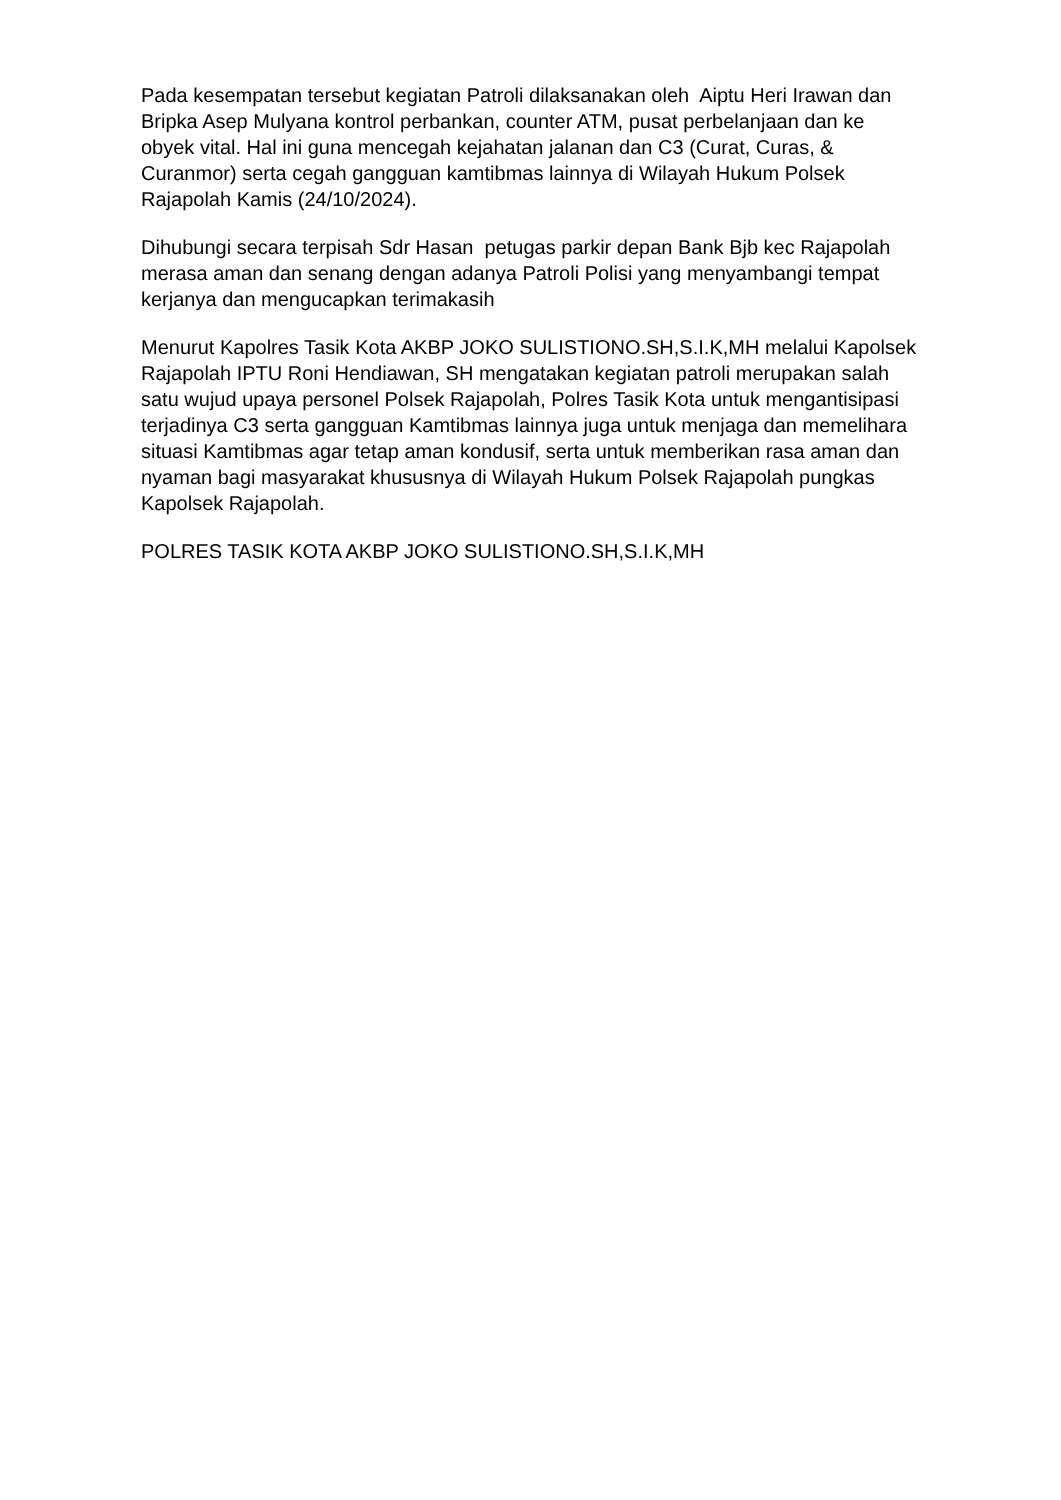Pada kesempatan tersebut kegiatan Patroli dilaksanakan oleh Aiptu Heri Irawan dan Bripka Asep Mulyana kontrol perbankan, counter ATM, pusat perbelanjaan dan ke obyek vital. Hal ini guna mencegah kejahatan jalanan dan C3 (Curat, Curas, & Curanmor) serta cegah gangguan kamtibmas lainnya di Wilayah Hukum Polsek Rajapolah Kamis (24/10/2024).
Dihubungi secara terpisah Sdr Hasan petugas parkir depan Bank Bjb kec Rajapolah merasa aman dan senang dengan adanya Patroli Polisi yang menyambangi tempat kerjanya dan mengucapkan terimakasih
Menurut Kapolres Tasik Kota AKBP JOKO SULISTIONO.SH,S.I.K,MH melalui Kapolsek Rajapolah IPTU Roni Hendiawan, SH mengatakan kegiatan patroli merupakan salah satu wujud upaya personel Polsek Rajapolah, Polres Tasik Kota untuk mengantisipasi terjadinya C3 serta gangguan Kamtibmas lainnya juga untuk menjaga dan memelihara situasi Kamtibmas agar tetap aman kondusif, serta untuk memberikan rasa aman dan nyaman bagi masyarakat khususnya di Wilayah Hukum Polsek Rajapolah pungkas Kapolsek Rajapolah.
POLRES TASIK KOTA AKBP JOKO SULISTIONO.SH,S.I.K,MH